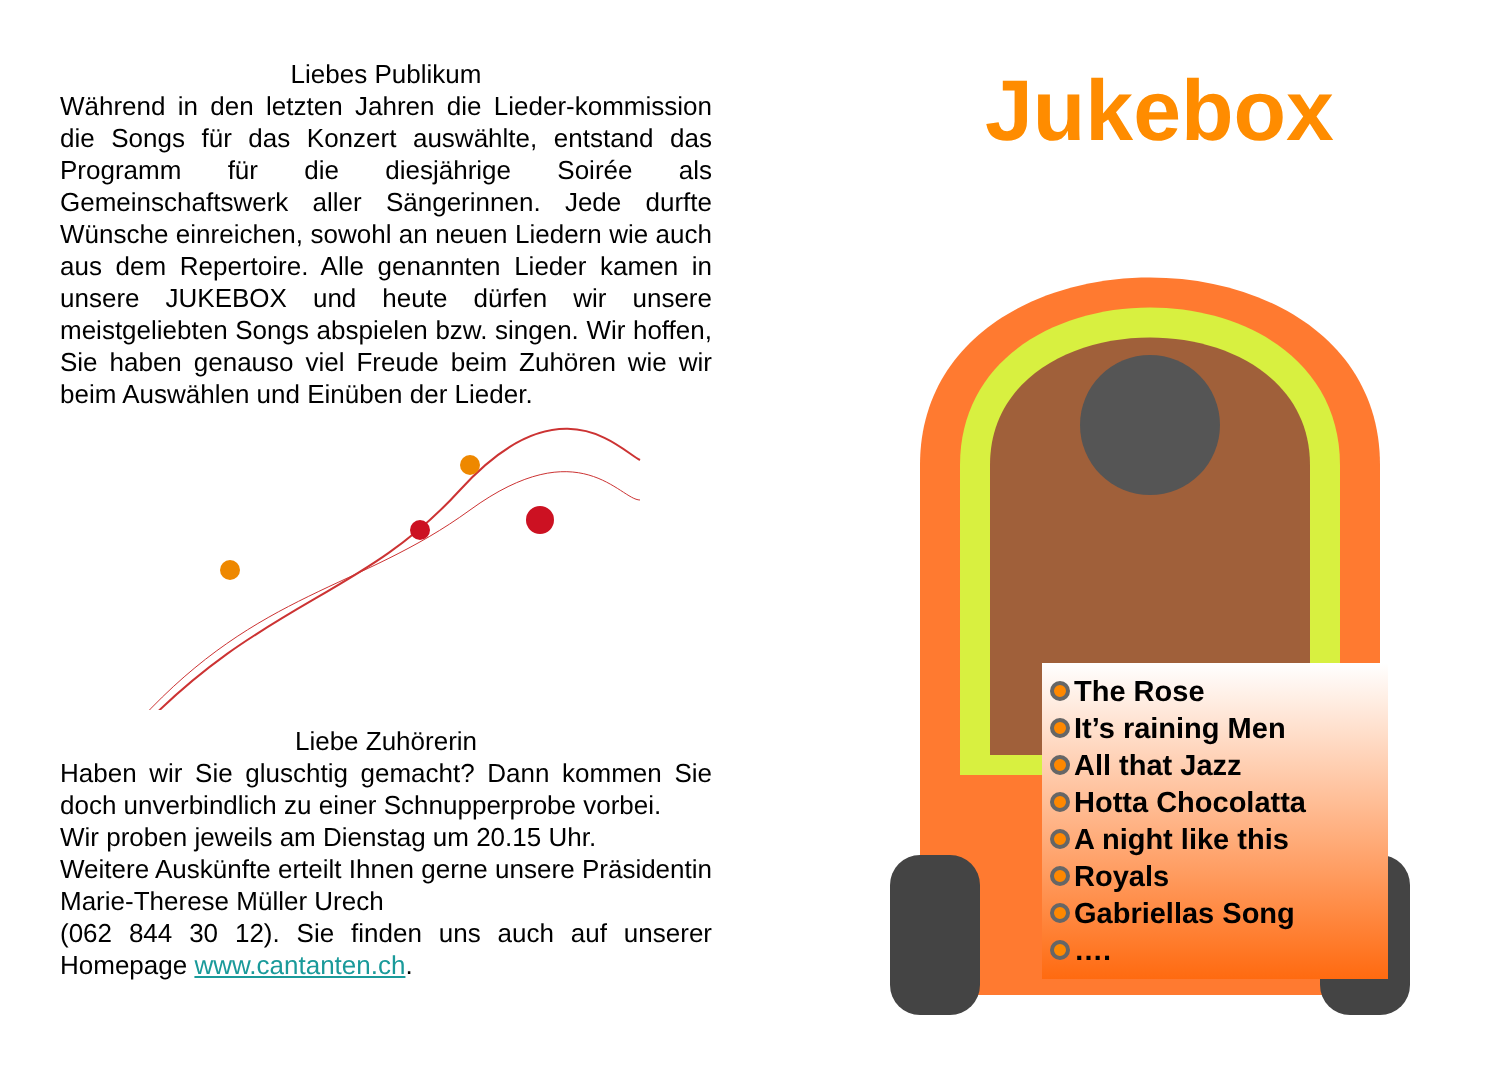Liebes Publikum
Während in den letzten Jahren die Lieder-kommission die Songs für das Konzert auswählte, entstand das Programm für die diesjährige Soirée als Gemeinschaftswerk aller Sängerinnen. Jede durfte Wünsche einreichen, sowohl an neuen Liedern wie auch aus dem Repertoire. Alle genannten Lieder kamen in unsere JUKEBOX und heute dürfen wir unsere meistgeliebten Songs abspielen bzw. singen. Wir hoffen, Sie haben genauso viel Freude beim Zuhören wie wir beim Auswählen und Einüben der Lieder.
Liebe Zuhörerin
Haben wir Sie gluschtig gemacht? Dann kommen Sie doch unverbindlich zu einer Schnupperprobe vorbei.
Wir proben jeweils am Dienstag um 20.15 Uhr.
Weitere Auskünfte erteilt Ihnen gerne unsere Präsidentin Marie-Therese Müller Urech
(062 844 30 12). Sie finden uns auch auf unserer Homepage www.cantanten.ch.
Jukebox
The Rose
It’s raining Men
All that Jazz
Hotta Chocolatta
A night like this
Royals
Gabriellas Song
….